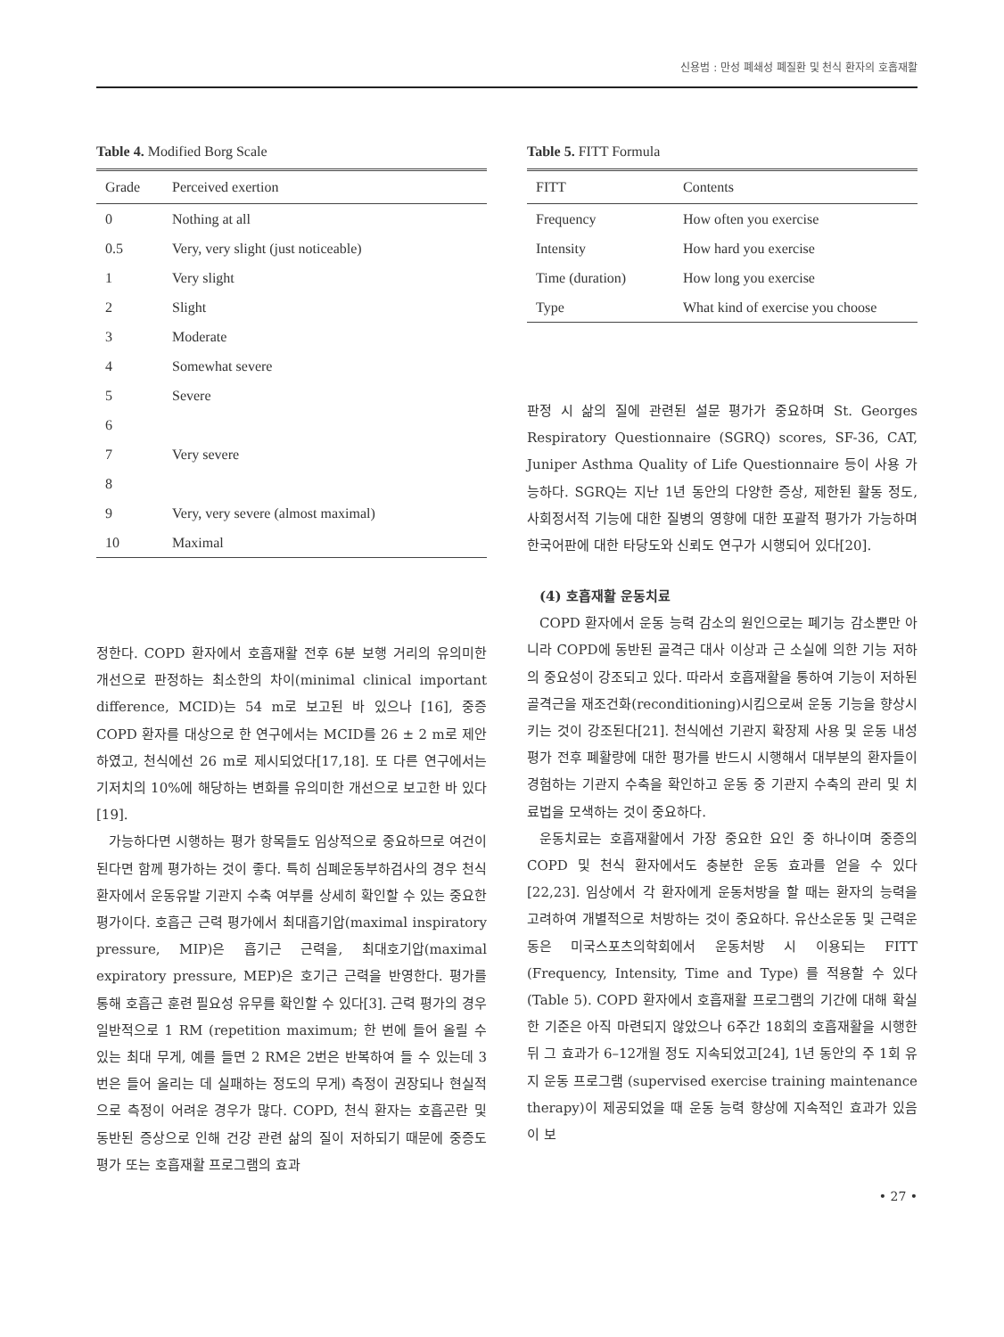신용범 : 만성 폐쇄성 폐질환 및 천식 환자의 호흡재활
Table 4. Modified Borg Scale
| Grade | Perceived exertion |
| --- | --- |
| 0 | Nothing at all |
| 0.5 | Very, very slight (just noticeable) |
| 1 | Very slight |
| 2 | Slight |
| 3 | Moderate |
| 4 | Somewhat severe |
| 5 | Severe |
| 6 | |
| 7 | Very severe |
| 8 | |
| 9 | Very, very severe (almost maximal) |
| 10 | Maximal |
정한다. COPD 환자에서 호흡재활 전후 6분 보행 거리의 유의미한 개선으로 판정하는 최소한의 차이(minimal clinical important difference, MCID)는 54 m로 보고된 바 있으나 [16], 중증 COPD 환자를 대상으로 한 연구에서는 MCID를 26 ± 2 m로 제안하였고, 천식에선 26 m로 제시되었다[17,18]. 또 다른 연구에서는 기저치의 10%에 해당하는 변화를 유의미한 개선으로 보고한 바 있다[19].
가능하다면 시행하는 평가 항목들도 임상적으로 중요하므로 여건이 된다면 함께 평가하는 것이 좋다. 특히 심폐운동부하검사의 경우 천식 환자에서 운동유발 기관지 수축 여부를 상세히 확인할 수 있는 중요한 평가이다. 호흡근 근력 평가에서 최대흡기압(maximal inspiratory pressure, MIP)은 흡기근 근력을, 최대호기압(maximal expiratory pressure, MEP)은 호기근 근력을 반영한다. 평가를 통해 호흡근 훈련 필요성 유무를 확인할 수 있다[3]. 근력 평가의 경우 일반적으로 1 RM (repetition maximum; 한 번에 들어 올릴 수 있는 최대 무게, 예를 들면 2 RM은 2번은 반복하여 들 수 있는데 3번은 들어 올리는 데 실패하는 정도의 무게) 측정이 권장되나 현실적으로 측정이 어려운 경우가 많다. COPD, 천식 환자는 호흡곤란 및 동반된 증상으로 인해 건강 관련 삶의 질이 저하되기 때문에 중증도 평가 또는 호흡재활 프로그램의 효과
Table 5. FITT Formula
| FITT | Contents |
| --- | --- |
| Frequency | How often you exercise |
| Intensity | How hard you exercise |
| Time (duration) | How long you exercise |
| Type | What kind of exercise you choose |
판정 시 삶의 질에 관련된 설문 평가가 중요하며 St. Georges Respiratory Questionnaire (SGRQ) scores, SF-36, CAT, Juniper Asthma Quality of Life Questionnaire 등이 사용 가능하다. SGRQ는 지난 1년 동안의 다양한 증상, 제한된 활동 정도, 사회정서적 기능에 대한 질병의 영향에 대한 포괄적 평가가 가능하며 한국어판에 대한 타당도와 신뢰도 연구가 시행되어 있다[20].
(4) 호흡재활 운동치료
COPD 환자에서 운동 능력 감소의 원인으로는 폐기능 감소뿐만 아니라 COPD에 동반된 골격근 대사 이상과 근 소실에 의한 기능 저하의 중요성이 강조되고 있다. 따라서 호흡재활을 통하여 기능이 저하된 골격근을 재조건화(reconditioning)시킴으로써 운동 기능을 향상시키는 것이 강조된다[21]. 천식에선 기관지 확장제 사용 및 운동 내성 평가 전후 폐활량에 대한 평가를 반드시 시행해서 대부분의 환자들이 경험하는 기관지 수축을 확인하고 운동 중 기관지 수축의 관리 및 치료법을 모색하는 것이 중요하다.
운동치료는 호흡재활에서 가장 중요한 요인 중 하나이며 중증의 COPD 및 천식 환자에서도 충분한 운동 효과를 얻을 수 있다[22,23]. 임상에서 각 환자에게 운동처방을 할 때는 환자의 능력을 고려하여 개별적으로 처방하는 것이 중요하다. 유산소운동 및 근력운동은 미국스포츠의학회에서 운동처방 시 이용되는 FITT (Frequency, Intensity, Time and Type) 를 적용할 수 있다(Table 5). COPD 환자에서 호흡재활 프로그램의 기간에 대해 확실한 기준은 아직 마련되지 않았으나 6주간 18회의 호흡재활을 시행한 뒤 그 효과가 6–12개월 정도 지속되었고[24], 1년 동안의 주 1회 유지 운동 프로그램 (supervised exercise training maintenance therapy)이 제공되었을 때 운동 능력 향상에 지속적인 효과가 있음이 보
• 27 •